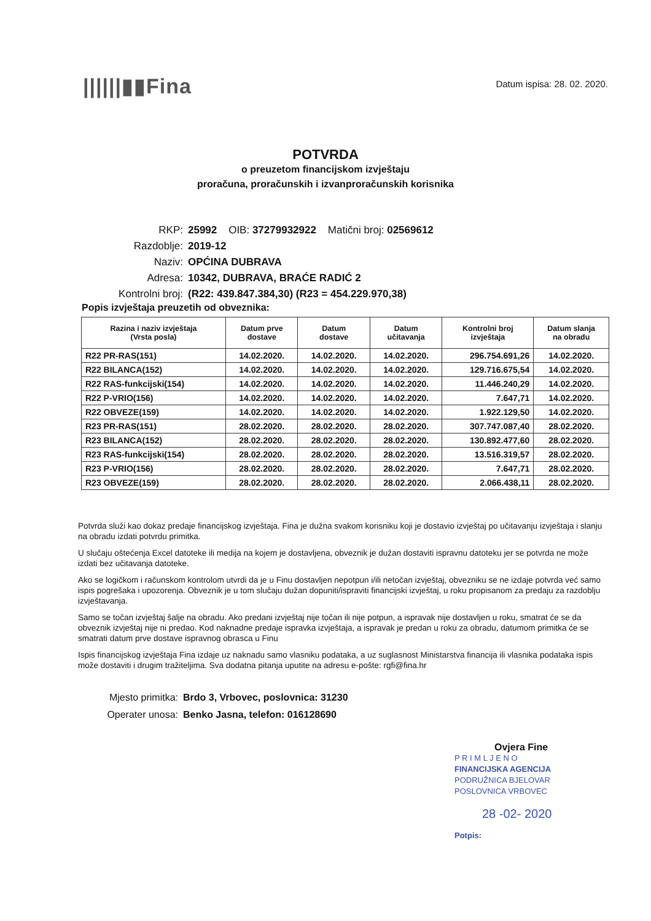||||||▮▮Fina
Datum ispisa: 28. 02. 2020.
POTVRDA
o preuzetom financijskom izvještaju
proračuna, proračunskih i izvanproračunskih korisnika
RKP: 25992 OIB: 37279932922 Matični broj: 02569612
Razdoblje: 2019-12
Naziv: OPĆINA DUBRAVA
Adresa: 10342, DUBRAVA, BRAĆE RADIĆ 2
Kontrolni broj: (R22: 439.847.384,30) (R23 = 454.229.970,38)
Popis izvještaja preuzetih od obveznika:
| Razina i naziv izvještaja (Vrsta posla) | Datum prve dostave | Datum dostave | Datum učitavanja | Kontrolni broj izvještaja | Datum slanja na obradu |
| --- | --- | --- | --- | --- | --- |
| R22 PR-RAS(151) | 14.02.2020. | 14.02.2020. | 14.02.2020. | 296.754.691,26 | 14.02.2020. |
| R22 BILANCA(152) | 14.02.2020. | 14.02.2020. | 14.02.2020. | 129.716.675,54 | 14.02.2020. |
| R22 RAS-funkcijski(154) | 14.02.2020. | 14.02.2020. | 14.02.2020. | 11.446.240,29 | 14.02.2020. |
| R22 P-VRIO(156) | 14.02.2020. | 14.02.2020. | 14.02.2020. | 7.647,71 | 14.02.2020. |
| R22 OBVEZE(159) | 14.02.2020. | 14.02.2020. | 14.02.2020. | 1.922.129,50 | 14.02.2020. |
| R23 PR-RAS(151) | 28.02.2020. | 28.02.2020. | 28.02.2020. | 307.747.087,40 | 28.02.2020. |
| R23 BILANCA(152) | 28.02.2020. | 28.02.2020. | 28.02.2020. | 130.892.477,60 | 28.02.2020. |
| R23 RAS-funkcijski(154) | 28.02.2020. | 28.02.2020. | 28.02.2020. | 13.516.319,57 | 28.02.2020. |
| R23 P-VRIO(156) | 28.02.2020. | 28.02.2020. | 28.02.2020. | 7.647,71 | 28.02.2020. |
| R23 OBVEZE(159) | 28.02.2020. | 28.02.2020. | 28.02.2020. | 2.066.438,11 | 28.02.2020. |
Potvrda služi kao dokaz predaje financijskog izvještaja. Fina je dužna svakom korisniku koji je dostavio izvještaj po učitavanju izvještaja i slanju na obradu izdati potvrdu primitka.
U slučaju oštećenja Excel datoteke ili medija na kojem je dostavljena, obveznik je dužan dostaviti ispravnu datoteku jer se potvrda ne može izdati bez učitavanja datoteke.
Ako se logičkom i računskom kontrolom utvrdi da je u Finu dostavljen nepotpun i/ili netočan izvještaj, obvezniku se ne izdaje potvrda već samo ispis pogrešaka i upozorenja. Obveznik je u tom slučaju dužan dopuniti/ispraviti financijski izvještaj, u roku propisanom za predaju za razdoblju izvještavanja.
Samo se točan izvještaj šalje na obradu. Ako predani izvještaj nije točan ili nije potpun, a ispravak nije dostavljen u roku, smatrat će se da obveznik izvještaj nije ni predao. Kod naknadne predaje ispravka izvještaja, a ispravak je predan u roku za obradu, datumom primitka će se smatrati datum prve dostave ispravnog obrasca u Finu
Ispis financijskog izvještaja Fina izdaje uz naknadu samo vlasniku podataka, a uz suglasnost Ministarstva financija ili vlasnika podataka ispis može dostaviti i drugim tražiteljima. Sva dodatna pitanja uputite na adresu e-pošte: rgfi@fina.hr
Mjesto primitka: Brdo 3, Vrbovec, poslovnica: 31230
Operater unosa: Benko Jasna, telefon: 016128690
Ovjera Fine
P R I M L J E N O
FINANCIJSKA AGENCIJA
PODRUŽNICA BJELOVAR
POSLOVNICA VRBOVEC
28 -02- 2020
Potpis: